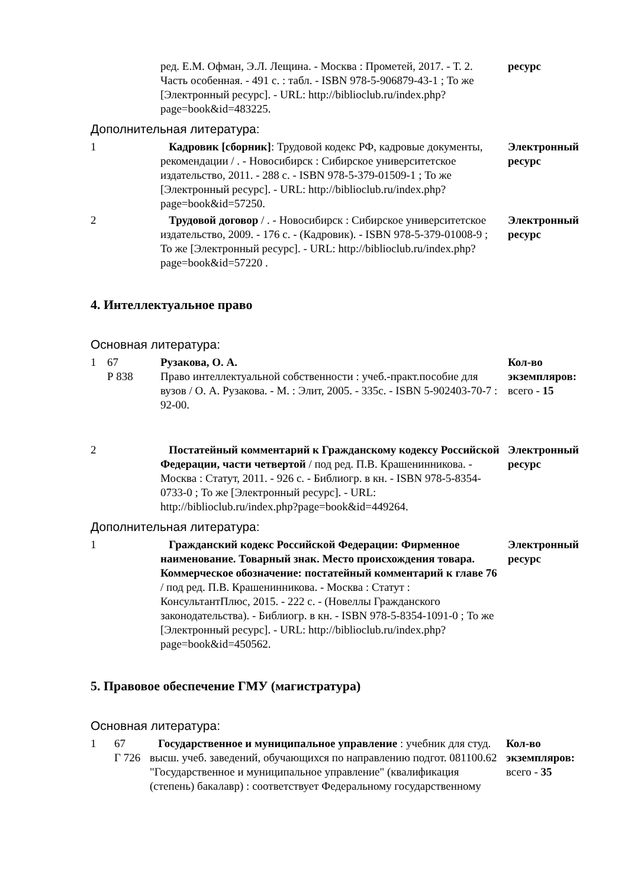| | | ред. Е.М. Офман, Э.Л. Лещина. - Москва : Прометей, 2017. - Т. 2. Часть особенная. - 491 с. : табл. - ISBN 978-5-906879-43-1 ; То же [Электронный ресурс]. - URL: http://biblioclub.ru/index.php?page=book&id=483225. | ресурс |
Дополнительная литература:
| 1 | | Кадровик [сборник] : Трудовой кодекс РФ, кадровые документы, рекомендации / . - Новосибирск : Сибирское университетское издательство, 2011. - 288 с. - ISBN 978-5-379-01509-1 ; То же [Электронный ресурс]. - URL: http://biblioclub.ru/index.php?page=book&id=57250. | Электронный ресурс |
| 2 | | Трудовой договор / . - Новосибирск : Сибирское университетское издательство, 2009. - 176 с. - (Кадровик). - ISBN 978-5-379-01008-9 ; То же [Электронный ресурс]. - URL: http://biblioclub.ru/index.php?page=book&id=57220 . | Электронный ресурс |
4. Интеллектуальное право
Основная литература:
| 1 | 67 Р 838 | Рузакова, О. А. Право интеллектуальной собственности : учеб.-практ.пособие для вузов / О. А. Рузакова. - М. : Элит, 2005. - 335с. - ISBN 5-902403-70-7 : 92-00. | Кол-во экземпляров: всего - 15 |
| 2 | | Постатейный комментарий к Гражданскому кодексу Российской Федерации, части четвертой / под ред. П.В. Крашенинникова. - Москва : Статут, 2011. - 926 с. - Библиогр. в кн. - ISBN 978-5-8354-0733-0 ; То же [Электронный ресурс]. - URL: http://biblioclub.ru/index.php?page=book&id=449264. | Электронный ресурс |
Дополнительная литература:
| 1 | | Гражданский кодекс Российской Федерации: Фирменное наименование. Товарный знак. Место происхождения товара. Коммерческое обозначение: постатейный комментарий к главе 76 / под ред. П.В. Крашенинникова. - Москва : Статут : КонсультантПлюс, 2015. - 222 с. - (Новеллы Гражданского законодательства). - Библиогр. в кн. - ISBN 978-5-8354-1091-0 ; То же [Электронный ресурс]. - URL: http://biblioclub.ru/index.php?page=book&id=450562. | Электронный ресурс |
5. Правовое обеспечение ГМУ (магистратура)
Основная литература:
| 1 | 67 Г 726 | Государственное и муниципальное управление : учебник для студ. высш. учеб. заведений, обучающихся по направлению подгот. 081100.62 "Государственное и муниципальное управление" (квалификация (степень) бакалавр) : соответствует Федеральному государственному | Кол-во экземпляров: всего - 35 |